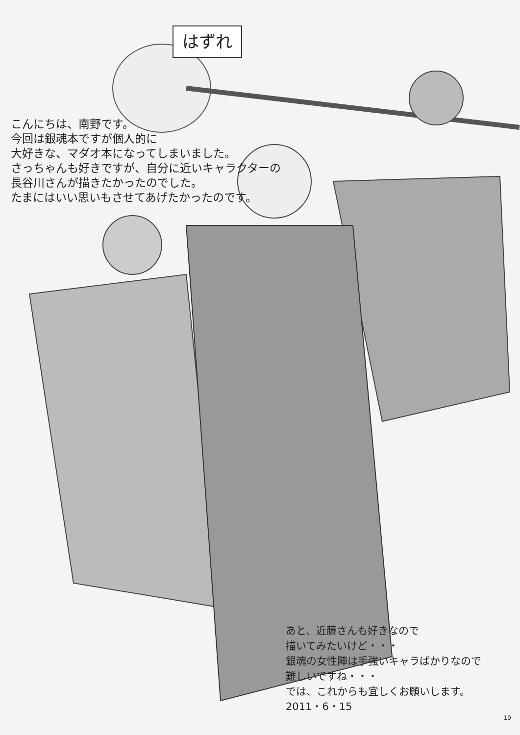はずれ
こんにちは、南野です。
今回は銀魂本ですが個人的に
大好きな、マダオ本になってしまいました。
さっちゃんも好きですが、自分に近いキャラクターの
長谷川さんが描きたかったのでした。
たまにはいい思いもさせてあげたかったのです。
あと、近藤さんも好きなので
描いてみたいけど・・・
銀魂の女性陣は手強いキャラばかりなので
難しいですね・・・
では、これからも宜しくお願いします。
2011・6・15
19